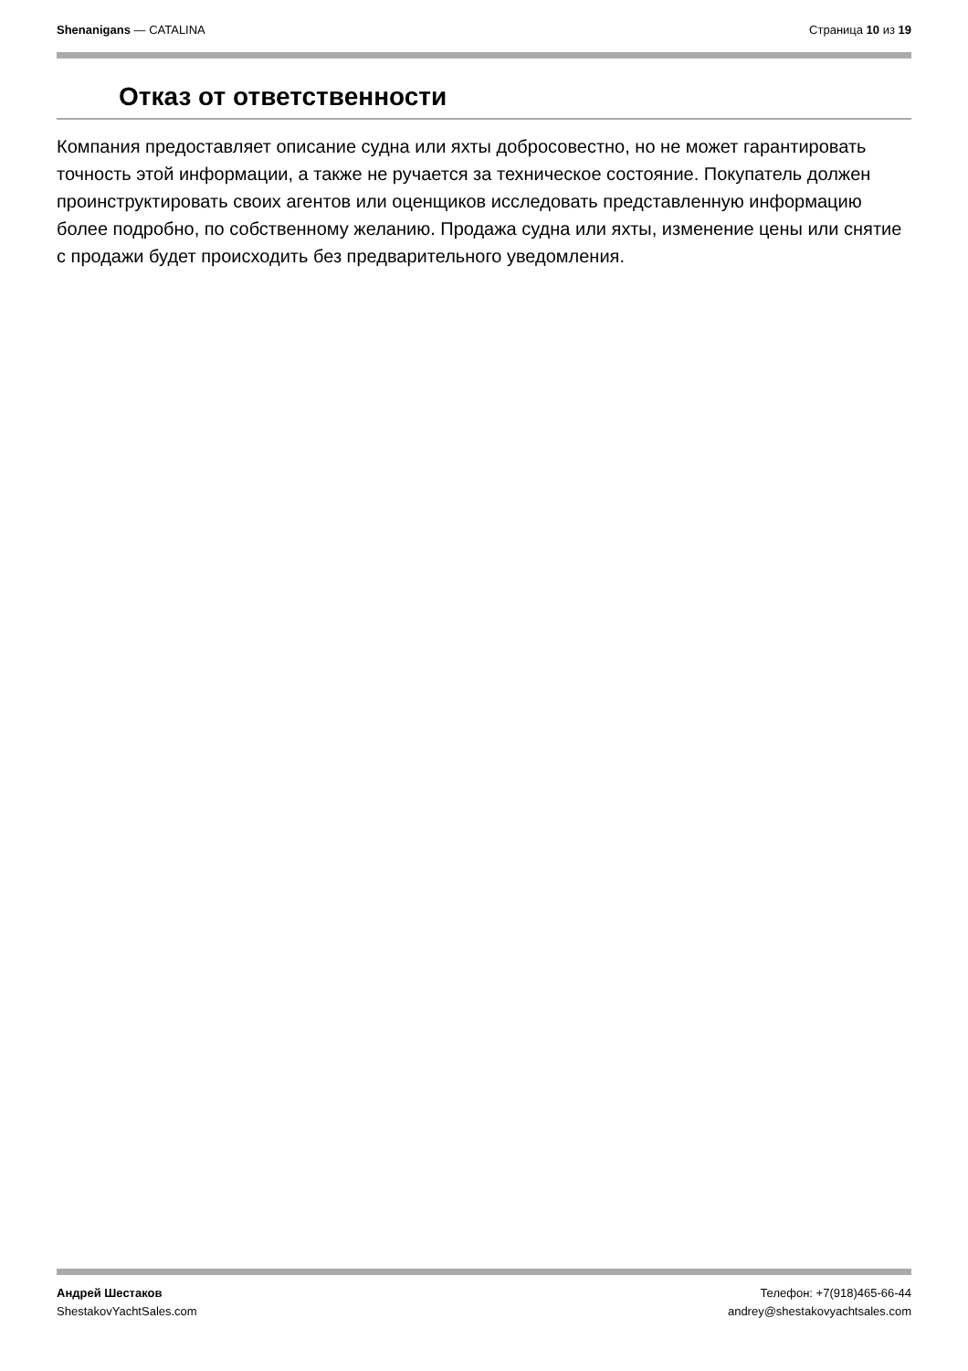Shenanigans — CATALINA Страница 10 из 19
Отказ от ответственности
Компания предоставляет описание судна или яхты добросовестно, но не может гарантировать точность этой информации, а также не ручается за техническое состояние. Покупатель должен проинструктировать своих агентов или оценщиков исследовать представленную информацию более подробно, по собственному желанию. Продажа судна или яхты, изменение цены или снятие с продажи будет происходить без предварительного уведомления.
Андрей Шестаков
ShestakovYachtSales.com
Телефон: +7(918)465-66-44
andrey@shestakovyachtsales.com